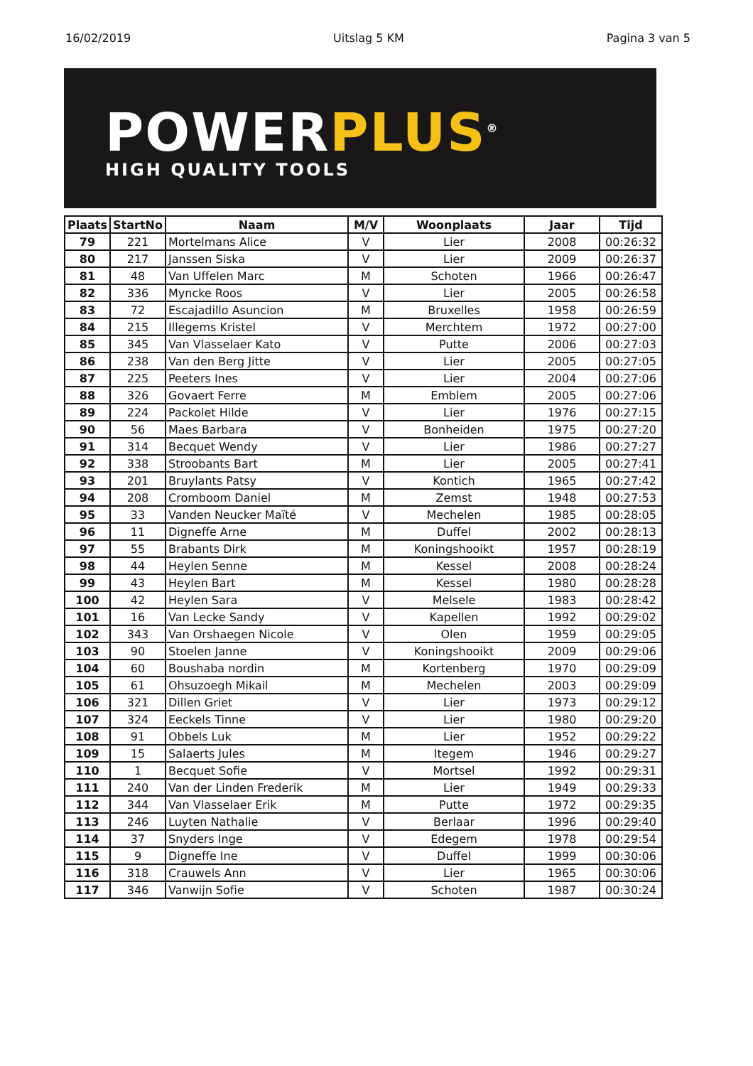16/02/2019 Uitslag 5 KM Pagina 3 van 5
POWERPLUS<sup>®</sup>
HIGH QUALITY TOOLS
| Plaats | StartNo | Naam | M/V | Woonplaats | Jaar | Tijd |
| --- | --- | --- | --- | --- | --- | --- |
| 79 | 221 | Mortelmans Alice | V | Lier | 2008 | 00:26:32 |
| 80 | 217 | Janssen Siska | V | Lier | 2009 | 00:26:37 |
| 81 | 48 | Van Uffelen Marc | M | Schoten | 1966 | 00:26:47 |
| 82 | 336 | Myncke Roos | V | Lier | 2005 | 00:26:58 |
| 83 | 72 | Escajadillo Asuncion | M | Bruxelles | 1958 | 00:26:59 |
| 84 | 215 | Illegems Kristel | V | Merchtem | 1972 | 00:27:00 |
| 85 | 345 | Van Vlasselaer Kato | V | Putte | 2006 | 00:27:03 |
| 86 | 238 | Van den Berg Jitte | V | Lier | 2005 | 00:27:05 |
| 87 | 225 | Peeters Ines | V | Lier | 2004 | 00:27:06 |
| 88 | 326 | Govaert Ferre | M | Emblem | 2005 | 00:27:06 |
| 89 | 224 | Packolet Hilde | V | Lier | 1976 | 00:27:15 |
| 90 | 56 | Maes Barbara | V | Bonheiden | 1975 | 00:27:20 |
| 91 | 314 | Becquet Wendy | V | Lier | 1986 | 00:27:27 |
| 92 | 338 | Stroobants Bart | M | Lier | 2005 | 00:27:41 |
| 93 | 201 | Bruylants Patsy | V | Kontich | 1965 | 00:27:42 |
| 94 | 208 | Cromboom Daniel | M | Zemst | 1948 | 00:27:53 |
| 95 | 33 | Vanden Neucker Maïté | V | Mechelen | 1985 | 00:28:05 |
| 96 | 11 | Digneffe Arne | M | Duffel | 2002 | 00:28:13 |
| 97 | 55 | Brabants Dirk | M | Koningshooikt | 1957 | 00:28:19 |
| 98 | 44 | Heylen Senne | M | Kessel | 2008 | 00:28:24 |
| 99 | 43 | Heylen Bart | M | Kessel | 1980 | 00:28:28 |
| 100 | 42 | Heylen Sara | V | Melsele | 1983 | 00:28:42 |
| 101 | 16 | Van Lecke Sandy | V | Kapellen | 1992 | 00:29:02 |
| 102 | 343 | Van Orshaegen Nicole | V | Olen | 1959 | 00:29:05 |
| 103 | 90 | Stoelen Janne | V | Koningshooikt | 2009 | 00:29:06 |
| 104 | 60 | Boushaba nordin | M | Kortenberg | 1970 | 00:29:09 |
| 105 | 61 | Ohsuzoegh Mikail | M | Mechelen | 2003 | 00:29:09 |
| 106 | 321 | Dillen Griet | V | Lier | 1973 | 00:29:12 |
| 107 | 324 | Eeckels Tinne | V | Lier | 1980 | 00:29:20 |
| 108 | 91 | Obbels Luk | M | Lier | 1952 | 00:29:22 |
| 109 | 15 | Salaerts Jules | M | Itegem | 1946 | 00:29:27 |
| 110 | 1 | Becquet Sofie | V | Mortsel | 1992 | 00:29:31 |
| 111 | 240 | Van der Linden Frederik | M | Lier | 1949 | 00:29:33 |
| 112 | 344 | Van Vlasselaer Erik | M | Putte | 1972 | 00:29:35 |
| 113 | 246 | Luyten Nathalie | V | Berlaar | 1996 | 00:29:40 |
| 114 | 37 | Snyders Inge | V | Edegem | 1978 | 00:29:54 |
| 115 | 9 | Digneffe Ine | V | Duffel | 1999 | 00:30:06 |
| 116 | 318 | Crauwels Ann | V | Lier | 1965 | 00:30:06 |
| 117 | 346 | Vanwijn Sofie | V | Schoten | 1987 | 00:30:24 |